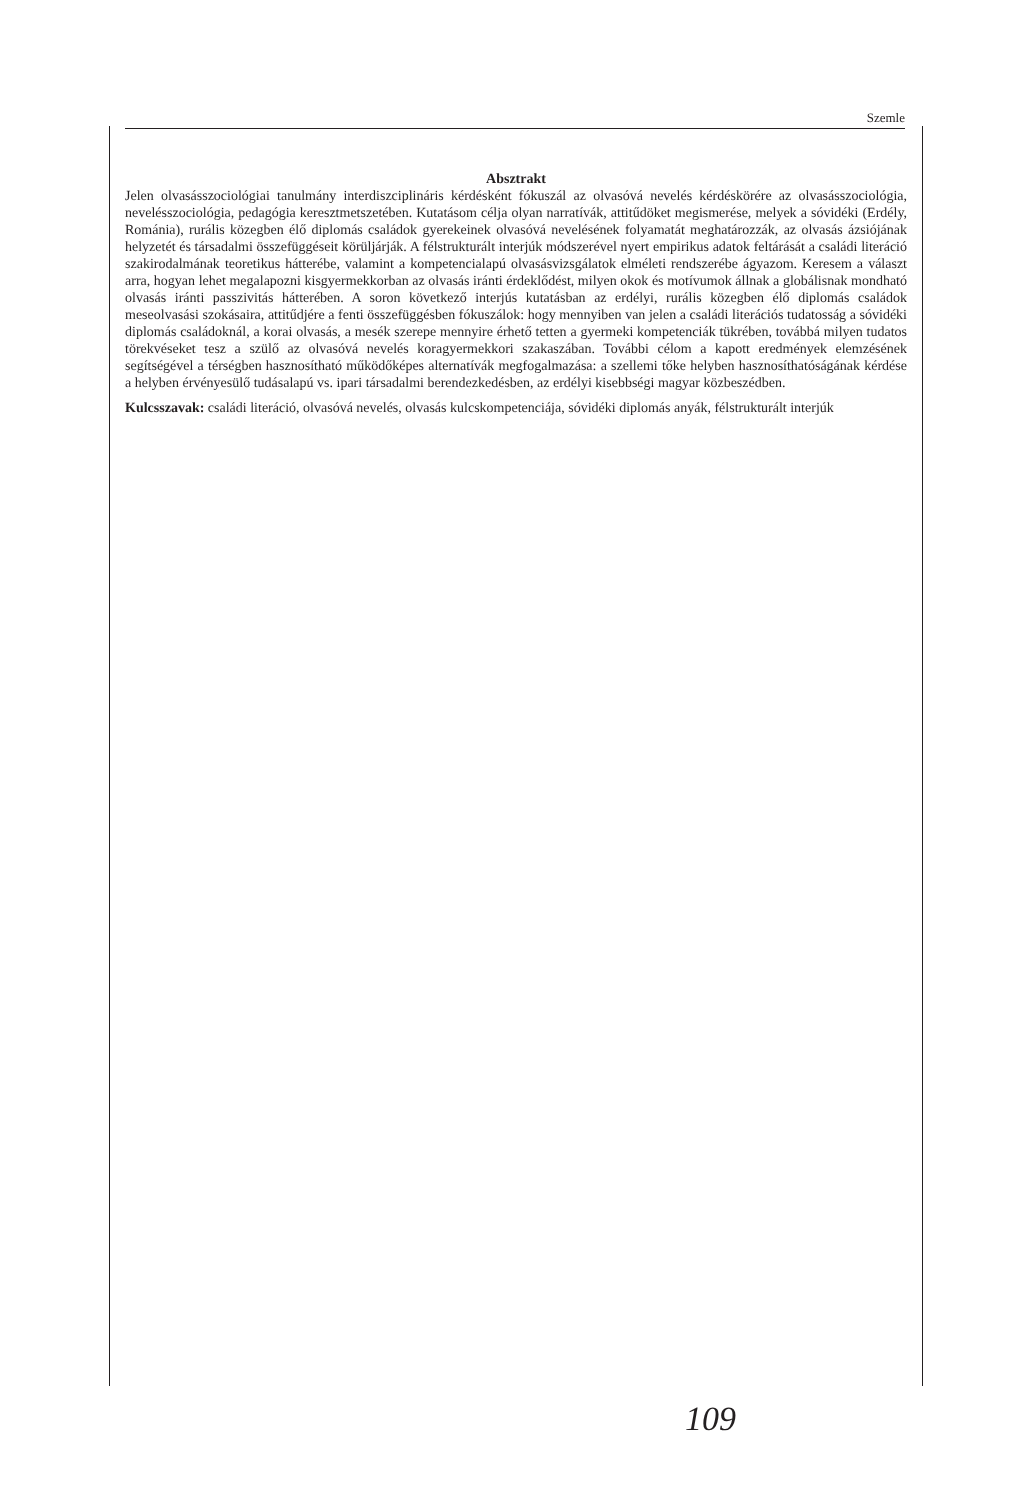Szemle
Absztrakt
Jelen olvasásszociológiai tanulmány interdiszciplináris kérdésként fókuszál az olvasóvá nevelés kérdéskörére az olvasásszociológia, nevelésszociológia, pedagógia keresztmetszetében. Kutatásom célja olyan narratívák, attitűdöket megismerése, melyek a sóvidéki (Erdély, Románia), rurális közegben élő diplomás családok gyerekeinek olvasóvá nevelésének folyamatát meghatározzák, az olvasás ázsiójának helyzetét és társadalmi összefüggéseit körüljárják. A félstrukturált interjúk módszerével nyert empirikus adatok feltárását a családi literáció szakirodalmának teoretikus hátterébe, valamint a kompetencialapú olvasásvizsgálatok elméleti rendszerébe ágyazom. Keresem a választ arra, hogyan lehet megalapozni kisgyermekkorban az olvasás iránti érdeklődést, milyen okok és motívumok állnak a globálisnak mondható olvasás iránti passzivitás hátterében. A soron következő interjús kutatásban az erdélyi, rurális közegben élő diplomás családok meseolvasási szokásaira, attitűdjére a fenti összefüggésben fókuszálok: hogy mennyiben van jelen a családi literációs tudatosság a sóvidéki diplomás családoknál, a korai olvasás, a mesék szerepe mennyire érhető tetten a gyermeki kompetenciák tükrében, továbbá milyen tudatos törekvéseket tesz a szülő az olvasóvá nevelés koragyermekkori szakaszában. További célom a kapott eredmények elemzésének segítségével a térségben hasznosítható működőképes alternatívák megfogalmazása: a szellemi tőke helyben hasznosíthatóságának kérdése a helyben érvényesülő tudásalapú vs. ipari társadalmi berendezkedésben, az erdélyi kisebbségi magyar közbeszédben.
Kulcsszavak: családi literáció, olvasóvá nevelés, olvasás kulcskompetenciája, sóvidéki diplomás anyák, félstrukturált interjúk
109